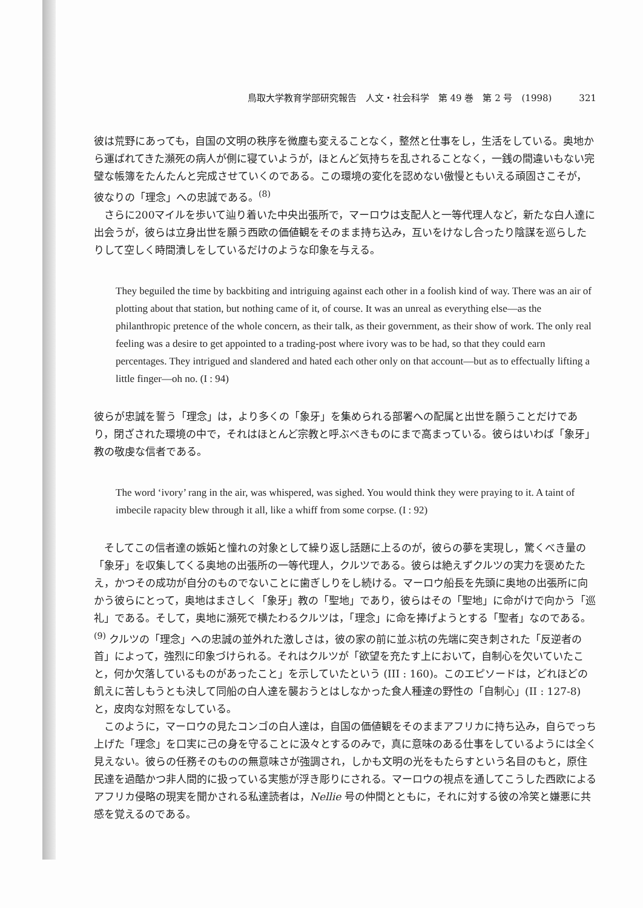鳥取大学教育学部研究報告　人文・社会科学　第 49 巻　第 2 号　(1998)　　　321
彼は荒野にあっても，自国の文明の秩序を微塵も変えることなく，整然と仕事をし，生活をしている。奥地から運ばれてきた瀕死の病人が側に寝ていようが，ほとんど気持ちを乱されることなく，一銭の間違いもない完璧な帳簿をたんたんと完成させていくのである。この環境の変化を認めない傲慢ともいえる頑固さこそが，彼なりの「理念」への忠誠である。<sup>(8)</sup>
さらに200マイルを歩いて辿り着いた中央出張所で，マーロウは支配人と一等代理人など，新たな白人達に出会うが，彼らは立身出世を願う西欧の価値観をそのまま持ち込み，互いをけなし合ったり陰謀を巡らしたりして空しく時間潰しをしているだけのような印象を与える。
They beguiled the time by backbiting and intriguing against each other in a foolish kind of way. There was an air of plotting about that station, but nothing came of it, of course. It was an unreal as everything else—as the philanthropic pretence of the whole concern, as their talk, as their government, as their show of work. The only real feeling was a desire to get appointed to a trading-post where ivory was to be had, so that they could earn percentages. They intrigued and slandered and hated each other only on that account—but as to effectually lifting a little finger—oh no. (I : 94)
彼らが忠誠を誓う「理念」は，より多くの「象牙」を集められる部署への配属と出世を願うことだけであり，閉ざされた環境の中で，それはほとんど宗教と呼ぶべきものにまで高まっている。彼らはいわば「象牙」教の敬虔な信者である。
The word ‘ivory’ rang in the air, was whispered, was sighed. You would think they were praying to it. A taint of imbecile rapacity blew through it all, like a whiff from some corpse. (I : 92)
そしてこの信者達の嫉妬と憧れの対象として繰り返し話題に上るのが，彼らの夢を実現し，驚くべき量の「象牙」を収集してくる奥地の出張所の一等代理人，クルツである。彼らは絶えずクルツの実力を褒めたたえ，かつその成功が自分のものでないことに歯ぎしりをし続ける。マーロウ船長を先頭に奥地の出張所に向かう彼らにとって，奥地はまさしく「象牙」教の「聖地」であり，彼らはその「聖地」に命がけで向かう「巡礼」である。そして，奥地に瀕死で横たわるクルツは，「理念」に命を捧げようとする「聖者」なのである。<sup>(9)</sup> クルツの「理念」への忠誠の並外れた激しさは，彼の家の前に並ぶ杭の先端に突き刺された「反逆者の首」によって，強烈に印象づけられる。それはクルツが「欲望を充たす上において，自制心を欠いていたこと，何か欠落しているものがあったこと」を示していたという (III : 160)。このエピソードは，どれほどの飢えに苦しもうとも決して同船の白人達を襲おうとはしなかった食人種達の野性の「自制心」(II : 127-8) と，皮肉な対照をなしている。
このように，マーロウの見たコンゴの白人達は，自国の価値観をそのままアフリカに持ち込み，自らでっち上げた「理念」を口実に己の身を守ることに汲々とするのみで，真に意味のある仕事をしているようには全く見えない。彼らの任務そのものの無意味さが強調され，しかも文明の光をもたらすという名目のもと，原住民達を過酷かつ非人間的に扱っている実態が浮き彫りにされる。マーロウの視点を通してこうした西欧によるアフリカ侵略の現実を聞かされる私達読者は，Nellie 号の仲間とともに，それに対する彼の冷笑と嫌悪に共感を覚えるのである。